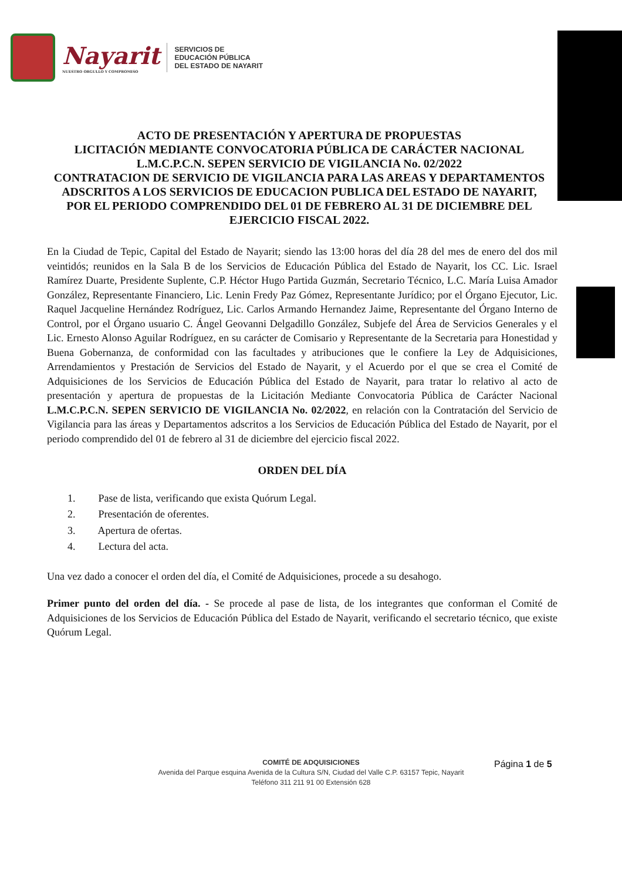Nayarit
NUESTRO ORGULLO Y COMPROMISO
SERVICIOS DE
EDUCACIÓN PÚBLICA
DEL ESTADO DE NAYARIT
ACTO DE PRESENTACIÓN Y APERTURA DE PROPUESTAS
LICITACIÓN MEDIANTE CONVOCATORIA PÚBLICA DE CARÁCTER NACIONAL
L.M.C.P.C.N. SEPEN SERVICIO DE VIGILANCIA No. 02/2022
CONTRATACION DE SERVICIO DE VIGILANCIA PARA LAS AREAS Y DEPARTAMENTOS ADSCRITOS A LOS SERVICIOS DE EDUCACION PUBLICA DEL ESTADO DE NAYARIT,
POR EL PERIODO COMPRENDIDO DEL 01 DE FEBRERO AL 31 DE DICIEMBRE DEL EJERCICIO FISCAL 2022.
En la Ciudad de Tepic, Capital del Estado de Nayarit; siendo las 13:00 horas del día 28 del mes de enero del dos mil veintidós; reunidos en la Sala B de los Servicios de Educación Pública del Estado de Nayarit, los CC. Lic. Israel Ramírez Duarte, Presidente Suplente, C.P. Héctor Hugo Partida Guzmán, Secretario Técnico, L.C. María Luisa Amador González, Representante Financiero, Lic. Lenin Fredy Paz Gómez, Representante Jurídico; por el Órgano Ejecutor, Lic. Raquel Jacqueline Hernández Rodríguez, Lic. Carlos Armando Hernandez Jaime, Representante del Órgano Interno de Control, por el Órgano usuario C. Ángel Geovanni Delgadillo González, Subjefe del Área de Servicios Generales y el Lic. Ernesto Alonso Aguilar Rodríguez, en su carácter de Comisario y Representante de la Secretaria para Honestidad y Buena Gobernanza, de conformidad con las facultades y atribuciones que le confiere la Ley de Adquisiciones, Arrendamientos y Prestación de Servicios del Estado de Nayarit, y el Acuerdo por el que se crea el Comité de Adquisiciones de los Servicios de Educación Pública del Estado de Nayarit, para tratar lo relativo al acto de presentación y apertura de propuestas de la Licitación Mediante Convocatoria Pública de Carácter Nacional L.M.C.P.C.N. SEPEN SERVICIO DE VIGILANCIA No. 02/2022, en relación con la Contratación del Servicio de Vigilancia para las áreas y Departamentos adscritos a los Servicios de Educación Pública del Estado de Nayarit, por el periodo comprendido del 01 de febrero al 31 de diciembre del ejercicio fiscal 2022.
ORDEN DEL DÍA
1. Pase de lista, verificando que exista Quórum Legal.
2. Presentación de oferentes.
3. Apertura de ofertas.
4. Lectura del acta.
Una vez dado a conocer el orden del día, el Comité de Adquisiciones, procede a su desahogo.
Primer punto del orden del día. - Se procede al pase de lista, de los integrantes que conforman el Comité de Adquisiciones de los Servicios de Educación Pública del Estado de Nayarit, verificando el secretario técnico, que existe Quórum Legal.
COMITÉ DE ADQUISICIONES
Avenida del Parque esquina Avenida de la Cultura S/N, Ciudad del Valle C.P. 63157 Tepic, Nayarit
Teléfono 311 211 91 00 Extensión 628
Página 1 de 5